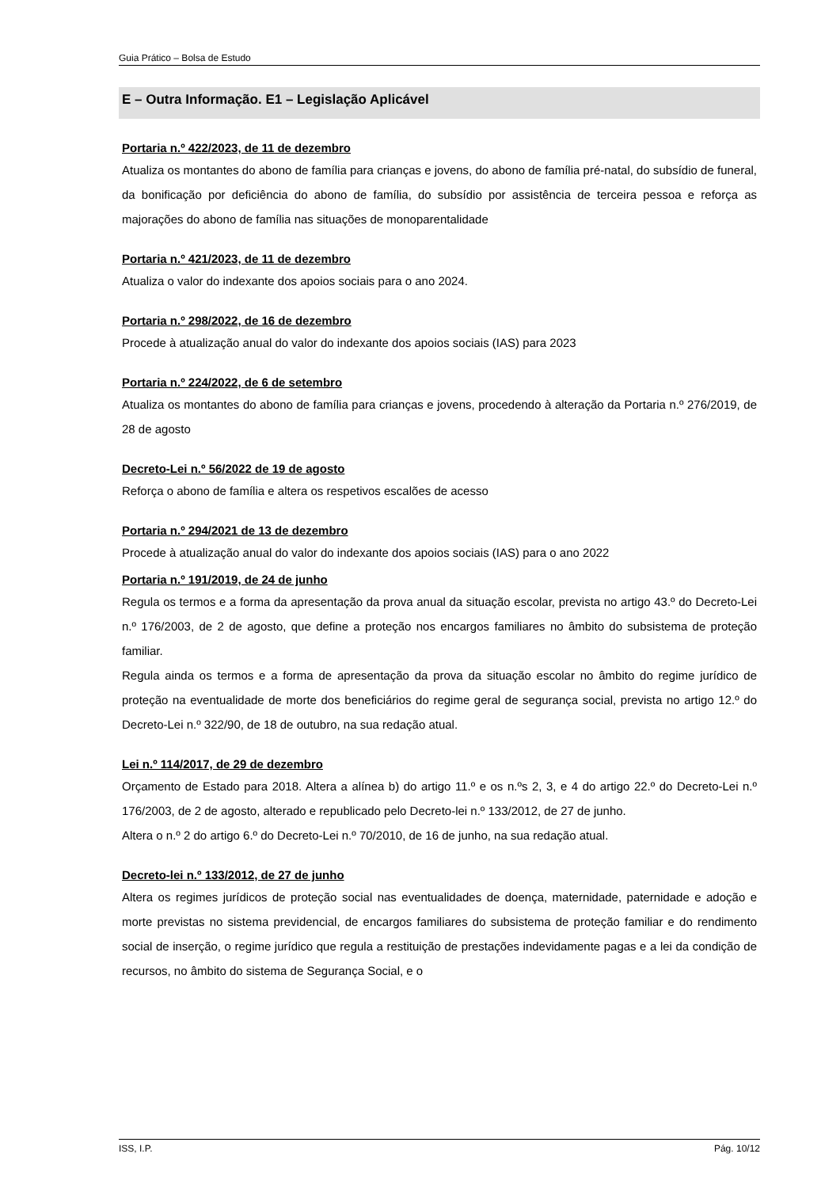Guia Prático – Bolsa de Estudo
E – Outra Informação. E1 – Legislação Aplicável
Portaria n.º 422/2023, de 11 de dezembro
Atualiza os montantes do abono de família para crianças e jovens, do abono de família pré-natal, do subsídio de funeral, da bonificação por deficiência do abono de família, do subsídio por assistência de terceira pessoa e reforça as majorações do abono de família nas situações de monoparentalidade
Portaria n.º 421/2023, de 11 de dezembro
Atualiza o valor do indexante dos apoios sociais para o ano 2024.
Portaria n.º 298/2022, de 16 de dezembro
Procede à atualização anual do valor do indexante dos apoios sociais (IAS) para 2023
Portaria n.º 224/2022, de 6 de setembro
Atualiza os montantes do abono de família para crianças e jovens, procedendo à alteração da Portaria n.º 276/2019, de 28 de agosto
Decreto-Lei n.º 56/2022 de 19 de agosto
Reforça o abono de família e altera os respetivos escalões de acesso
Portaria n.º 294/2021 de 13 de dezembro
Procede à atualização anual do valor do indexante dos apoios sociais (IAS) para o ano 2022
Portaria n.º 191/2019, de 24 de junho
Regula os termos e a forma da apresentação da prova anual da situação escolar, prevista no artigo 43.º do Decreto-Lei n.º 176/2003, de 2 de agosto, que define a proteção nos encargos familiares no âmbito do subsistema de proteção familiar.
Regula ainda os termos e a forma de apresentação da prova da situação escolar no âmbito do regime jurídico de proteção na eventualidade de morte dos beneficiários do regime geral de segurança social, prevista no artigo 12.º do Decreto-Lei n.º 322/90, de 18 de outubro, na sua redação atual.
Lei n.º 114/2017, de 29 de dezembro
Orçamento de Estado para 2018. Altera a alínea b) do artigo 11.º e os n.ºs 2, 3, e 4 do artigo 22.º do Decreto-Lei n.º 176/2003, de 2 de agosto, alterado e republicado pelo Decreto-lei n.º 133/2012, de 27 de junho.
Altera o n.º 2 do artigo 6.º do Decreto-Lei n.º 70/2010, de 16 de junho, na sua redação atual.
Decreto-lei n.º 133/2012, de 27 de junho
Altera os regimes jurídicos de proteção social nas eventualidades de doença, maternidade, paternidade e adoção e morte previstas no sistema previdencial, de encargos familiares do subsistema de proteção familiar e do rendimento social de inserção, o regime jurídico que regula a restituição de prestações indevidamente pagas e a lei da condição de recursos, no âmbito do sistema de Segurança Social, e o
ISS, I.P. Pág. 10/12